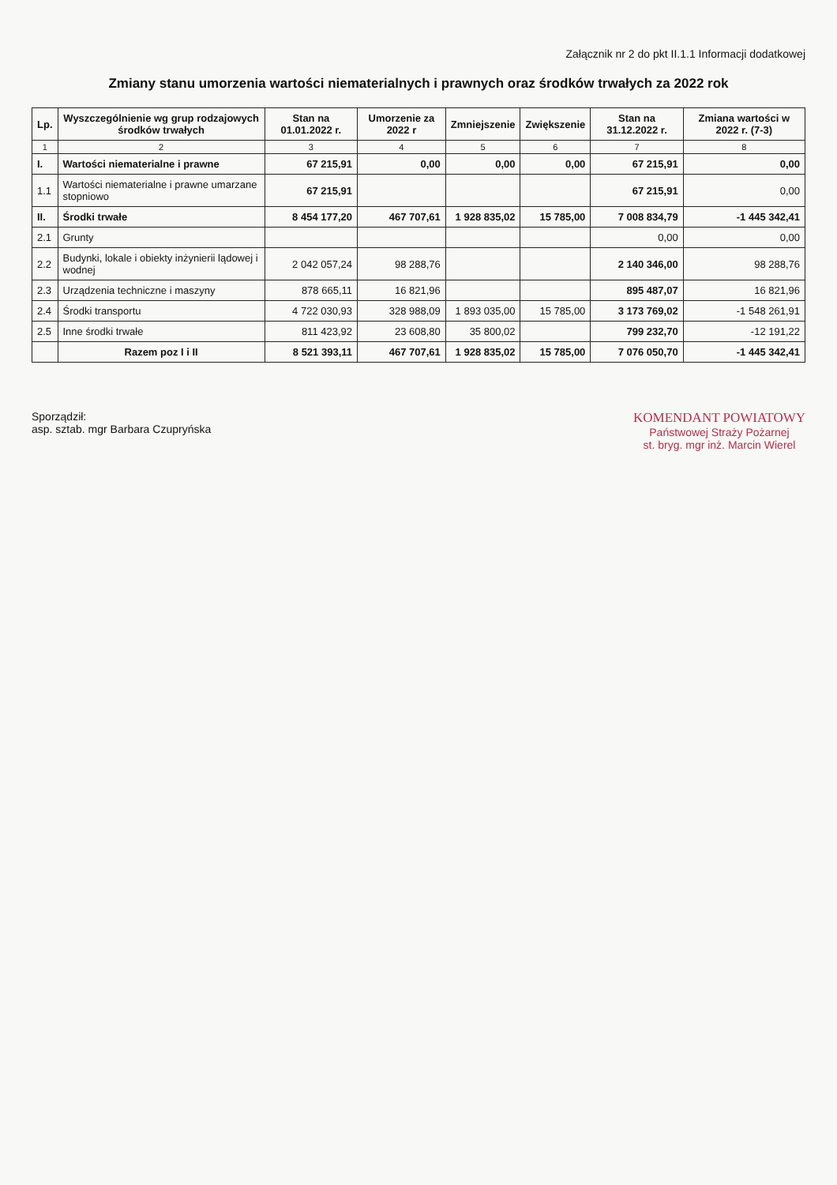Załącznik nr 2 do pkt II.1.1 Informacji dodatkowej
Zmiany stanu umorzenia wartości niematerialnych i prawnych oraz środków trwałych za 2022 rok
| Lp. | Wyszczególnienie wg grup rodzajowych środków trwałych | Stan na 01.01.2022 r. | Umorzenie za 2022 r | Zmniejszenie | Zwiększenie | Stan na 31.12.2022 r. | Zmiana wartości w 2022 r. (7-3) |
| --- | --- | --- | --- | --- | --- | --- | --- |
| 1 | 2 | 3 | 4 | 5 | 6 | 7 | 8 |
| I. | Wartości niematerialne i prawne | 67 215,91 | 0,00 | 0,00 | 0,00 | 67 215,91 | 0,00 |
| 1.1 | Wartości niematerialne i prawne umarzane stopniowo | 67 215,91 | | | | 67 215,91 | 0,00 |
| II. | Środki trwałe | 8 454 177,20 | 467 707,61 | 1 928 835,02 | 15 785,00 | 7 008 834,79 | -1 445 342,41 |
| 2.1 | Grunty | | | | | 0,00 | 0,00 |
| 2.2 | Budynki, lokale i obiekty inżynierii lądowej i wodnej | 2 042 057,24 | 98 288,76 | | | 2 140 346,00 | 98 288,76 |
| 2.3 | Urządzenia techniczne i maszyny | 878 665,11 | 16 821,96 | | | 895 487,07 | 16 821,96 |
| 2.4 | Środki transportu | 4 722 030,93 | 328 988,09 | 1 893 035,00 | 15 785,00 | 3 173 769,02 | -1 548 261,91 |
| 2.5 | Inne środki trwałe | 811 423,92 | 23 608,80 | 35 800,02 | | 799 232,70 | -12 191,22 |
| | Razem poz I i II | 8 521 393,11 | 467 707,61 | 1 928 835,02 | 15 785,00 | 7 076 050,70 | -1 445 342,41 |
Sporządził:
asp. sztab. mgr Barbara Czupryńska
KOMENDANT POWIATOWY
Państwowej Straży Pożarnej
st. bryg. mgr inż. Marcin Wierel